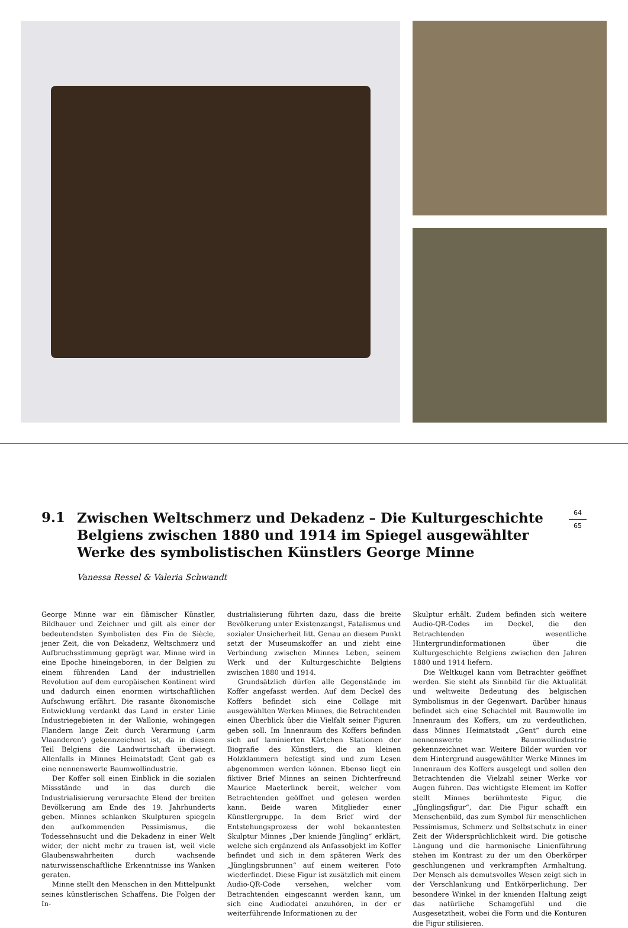9.1
Zwischen Weltschmerz und Dekadenz – Die Kulturgeschichte Belgiens zwischen 1880 und 1914 im Spiegel ausgewählter Werke des symbolistischen Künstlers George Minne
Vanessa Ressel & Valeria Schwandt
64
65
George Minne war ein flämischer Künstler, Bildhauer und Zeichner und gilt als einer der bedeutendsten Symbolisten des Fin de Siècle, jener Zeit, die von Dekadenz, Weltschmerz und Aufbruchsstimmung geprägt war. Minne wird in eine Epoche hineingeboren, in der Belgien zu einem führenden Land der industriellen Revolution auf dem europäischen Kontinent wird und dadurch einen enormen wirtschaftlichen Aufschwung erfährt. Die rasante ökonomische Entwicklung verdankt das Land in erster Linie Industriegebieten in der Wallonie, wohingegen Flandern lange Zeit durch Verarmung (‚arm Vlaanderen‘) gekennzeichnet ist, da in diesem Teil Belgiens die Landwirtschaft überwiegt. Allenfalls in Minnes Heimatstadt Gent gab es eine nennenswerte Baumwollindustrie.
Der Koffer soll einen Einblick in die sozialen Missstände und in das durch die Industrialisierung verursachte Elend der breiten Bevölkerung am Ende des 19. Jahrhunderts geben. Minnes schlanken Skulpturen spiegeln den aufkommenden Pessimismus, die Todessehnsucht und die Dekadenz in einer Welt wider, der nicht mehr zu trauen ist, weil viele Glaubenswahrheiten durch wachsende naturwissenschaftliche Erkenntnisse ins Wanken geraten.
Minne stellt den Menschen in den Mittelpunkt seines künstlerischen Schaffens. Die Folgen der In-
dustrialisierung führten dazu, dass die breite Bevölkerung unter Existenzangst, Fatalismus und sozialer Unsicherheit litt. Genau an diesem Punkt setzt der Museumskoffer an und zieht eine Verbindung zwischen Minnes Leben, seinem Werk und der Kulturgeschichte Belgiens zwischen 1880 und 1914.
Grundsätzlich dürfen alle Gegenstände im Koffer angefasst werden. Auf dem Deckel des Koffers befindet sich eine Collage mit ausgewählten Werken Minnes, die Betrachtenden einen Überblick über die Vielfalt seiner Figuren geben soll. Im Innenraum des Koffers befinden sich auf laminierten Kärtchen Stationen der Biografie des Künstlers, die an kleinen Holzklammern befestigt sind und zum Lesen abgenommen werden können. Ebenso liegt ein fiktiver Brief Minnes an seinen Dichterfreund Maurice Maeterlinck bereit, welcher vom Betrachtenden geöffnet und gelesen werden kann. Beide waren Mitglieder einer Künstlergruppe. In dem Brief wird der Entstehungsprozess der wohl bekanntesten Skulptur Minnes „Der kniende Jüngling“ erklärt, welche sich ergänzend als Anfassobjekt im Koffer befindet und sich in dem späteren Werk des „Jünglingsbrunnen“ auf einem weiteren Foto wiederfindet. Diese Figur ist zusätzlich mit einem Audio-QR-Code versehen, welcher vom Betrachtenden eingescannt werden kann, um sich eine Audiodatei anzuhören, in der er weiterführende Informationen zu der
Skulptur erhält. Zudem befinden sich weitere Audio-QR-Codes im Deckel, die den Betrachtenden wesentliche Hintergrundinformationen über die Kulturgeschichte Belgiens zwischen den Jahren 1880 und 1914 liefern.
Die Weltkugel kann vom Betrachter geöffnet werden. Sie steht als Sinnbild für die Aktualität und weltweite Bedeutung des belgischen Symbolismus in der Gegenwart. Darüber hinaus befindet sich eine Schachtel mit Baumwolle im Innenraum des Koffers, um zu verdeutlichen, dass Minnes Heimatstadt „Gent“ durch eine nennenswerte Baumwollindustrie gekennzeichnet war. Weitere Bilder wurden vor dem Hintergrund ausgewählter Werke Minnes im Innenraum des Koffers ausgelegt und sollen den Betrachtenden die Vielzahl seiner Werke vor Augen führen. Das wichtigste Element im Koffer stellt Minnes berühmteste Figur, die „Jünglingsfigur“, dar. Die Figur schafft ein Menschenbild, das zum Symbol für menschlichen Pessimismus, Schmerz und Selbstschutz in einer Zeit der Widersprüchlichkeit wird. Die gotische Längung und die harmonische Linienführung stehen im Kontrast zu der um den Oberkörper geschlungenen und verkrampften Armhaltung. Der Mensch als demutsvolles Wesen zeigt sich in der Verschlankung und Entkörperlichung. Der besondere Winkel in der knienden Haltung zeigt das natürliche Schamgefühl und die Ausgesetztheit, wobei die Form und die Konturen die Figur stilisieren.